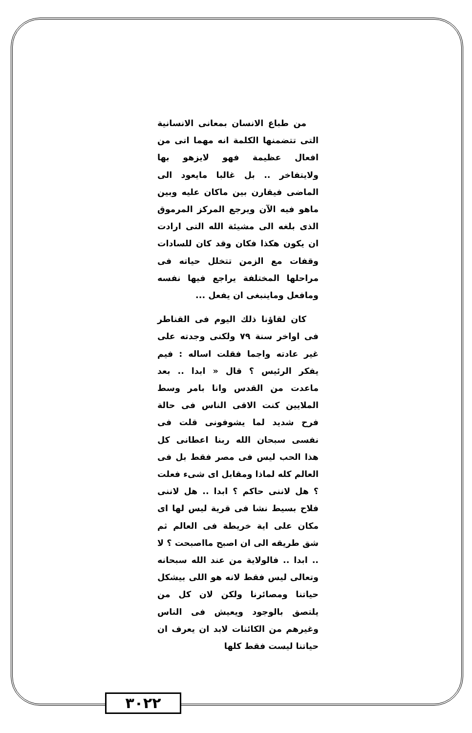من طباع الانسان بمعانى الانسانية التى تتضمنها الكلمة انه مهما اتى من افعال عظيمة فهو لايزهو بها ولايتفاخر .. بل غالبا مايعود الى الماضى فيقارن بين ماكان عليه وبين ماهو فيه الآن ويرجع المركز المرموق الذى بلغه الى مشيئة الله التى ارادت ان يكون هكذا فكان وقد كان للسادات وقفات مع الزمن تتخلل حياته فى مراحلها المختلفة يراجع فيها نفسه ومافعل وماينبغى ان يفعل ...
كان لقاؤنا ذلك اليوم فى القناطر فى اواخر سنة ٧٩ ولكنى وجدته على غير عادته واجما فقلت اساله : فيم يفكر الرئيس ؟ قال « ابدا .. بعد ماعدت من القدس وانا بامر وسط الملايين كنت الاقى الناس فى حالة فرح شديد لما يشوفونى قلت فى نفسى سبحان الله ربنا اعطانى كل هذا الحب ليس فى مصر فقط بل فى العالم كله لماذا ومقابل اى شىء فعلت ؟ هل لاننى حاكم ؟ ابدا .. هل لاننى فلاح بسيط نشا فى قرية ليس لها اى مكان على اية خريطة فى العالم ثم شق طريقه الى ان اصبح مااصبحت ؟ لا .. ابدا .. فالولاية من عند الله سبحانه وتعالى ليس فقط لانه هو اللى بيشكل حياتنا ومصائرنا ولكن لان كل من يلتصق بالوجود ويعيش فى الناس وغيرهم من الكائنات لابد ان يعرف ان حياتنا ليست فقط كلها
٣٠٢٢